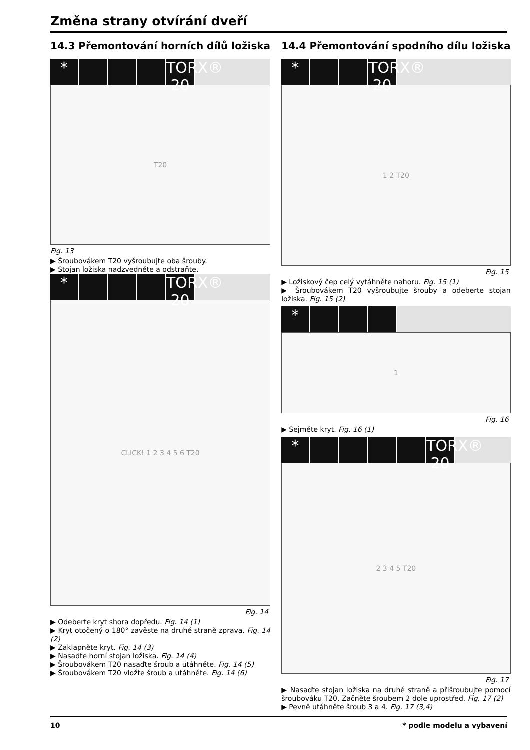Změna strany otvírání dveří
14.3 Přemontování horních dílů ložiska
* TORX® 20
T20
Fig. 13
▶ Šroubovákem T20 vyšroubujte oba šrouby.
▶ Stojan ložiska nadzvedněte a odstraňte.
* TORX® 20
CLICK! 1 2 3 4 5 6 T20
Fig. 14
▶ Odeberte kryt shora dopředu. Fig. 14 (1)
▶ Kryt otočený o 180° zavěste na druhé straně zprava. Fig. 14 (2)
▶ Zaklapněte kryt. Fig. 14 (3)
▶ Nasaďte horní stojan ložiska. Fig. 14 (4)
▶ Šroubovákem T20 nasaďte šroub a utáhněte. Fig. 14 (5)
▶ Šroubovákem T20 vložte šroub a utáhněte. Fig. 14 (6)
14.4 Přemontování spodního dílu ložiska
* TORX® 20
1 2 T20
Fig. 15
▶ Ložiskový čep celý vytáhněte nahoru. Fig. 15 (1)
▶ Šroubovákem T20 vyšroubujte šrouby a odeberte stojan ložiska. Fig. 15 (2)
*
1
Fig. 16
▶ Sejměte kryt. Fig. 16 (1)
* TORX® 20
2 3 4 5 T20
Fig. 17
▶ Nasaďte stojan ložiska na druhé straně a přišroubujte pomocí šroubováku T20. Začněte šroubem 2 dole uprostřed. Fig. 17 (2)
▶ Pevně utáhněte šroub 3 a 4. Fig. 17 (3,4)
10 * podle modelu a vybavení